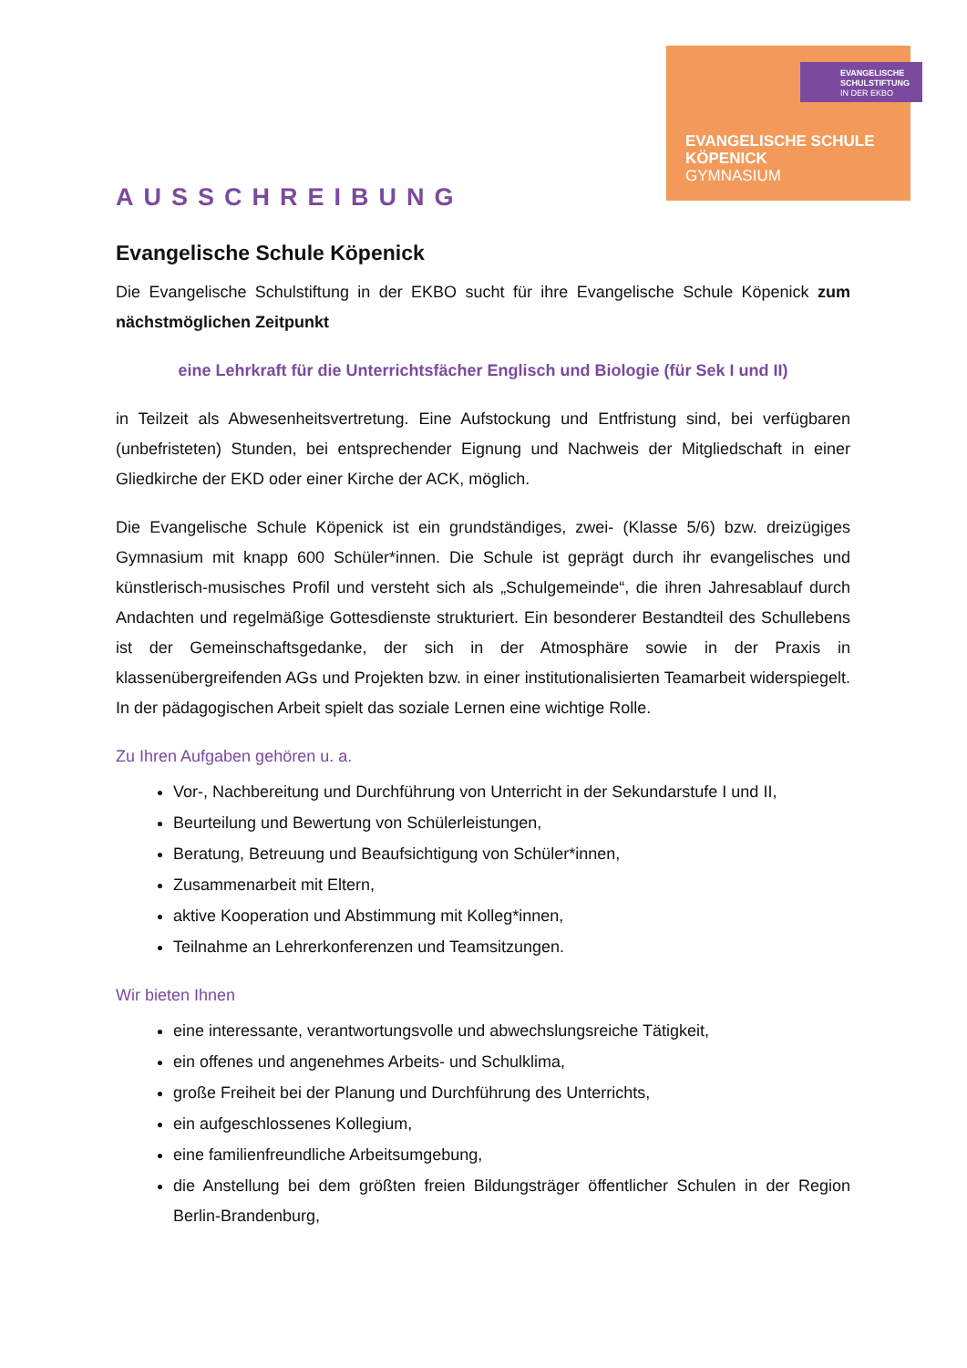EVANGELISCHE
SCHULSTIFTUNG
IN DER EKBO
EVANGELISCHE SCHULE
KÖPENICK
GYMNASIUM
AUSSCHREIBUNG
Evangelische Schule Köpenick
Die Evangelische Schulstiftung in der EKBO sucht für ihre Evangelische Schule Köpenick zum nächstmöglichen Zeitpunkt
eine Lehrkraft für die Unterrichtsfächer Englisch und Biologie (für Sek I und II)
in Teilzeit als Abwesenheitsvertretung. Eine Aufstockung und Entfristung sind, bei verfügbaren (unbefristeten) Stunden, bei entsprechender Eignung und Nachweis der Mitgliedschaft in einer Gliedkirche der EKD oder einer Kirche der ACK, möglich.
Die Evangelische Schule Köpenick ist ein grundständiges, zwei- (Klasse 5/6) bzw. dreizügiges Gymnasium mit knapp 600 Schüler*innen. Die Schule ist geprägt durch ihr evangelisches und künstlerisch-musisches Profil und versteht sich als „Schulgemeinde“, die ihren Jahresablauf durch Andachten und regelmäßige Gottesdienste strukturiert. Ein besonderer Bestandteil des Schullebens ist der Gemeinschaftsgedanke, der sich in der Atmosphäre sowie in der Praxis in klassenübergreifenden AGs und Projekten bzw. in einer institutionalisierten Teamarbeit widerspiegelt. In der pädagogischen Arbeit spielt das soziale Lernen eine wichtige Rolle.
Zu Ihren Aufgaben gehören u. a.
Vor-, Nachbereitung und Durchführung von Unterricht in der Sekundarstufe I und II,
Beurteilung und Bewertung von Schülerleistungen,
Beratung, Betreuung und Beaufsichtigung von Schüler*innen,
Zusammenarbeit mit Eltern,
aktive Kooperation und Abstimmung mit Kolleg*innen,
Teilnahme an Lehrerkonferenzen und Teamsitzungen.
Wir bieten Ihnen
eine interessante, verantwortungsvolle und abwechslungsreiche Tätigkeit,
ein offenes und angenehmes Arbeits- und Schulklima,
große Freiheit bei der Planung und Durchführung des Unterrichts,
ein aufgeschlossenes Kollegium,
eine familienfreundliche Arbeitsumgebung,
die Anstellung bei dem größten freien Bildungsträger öffentlicher Schulen in der Region Berlin-Brandenburg,